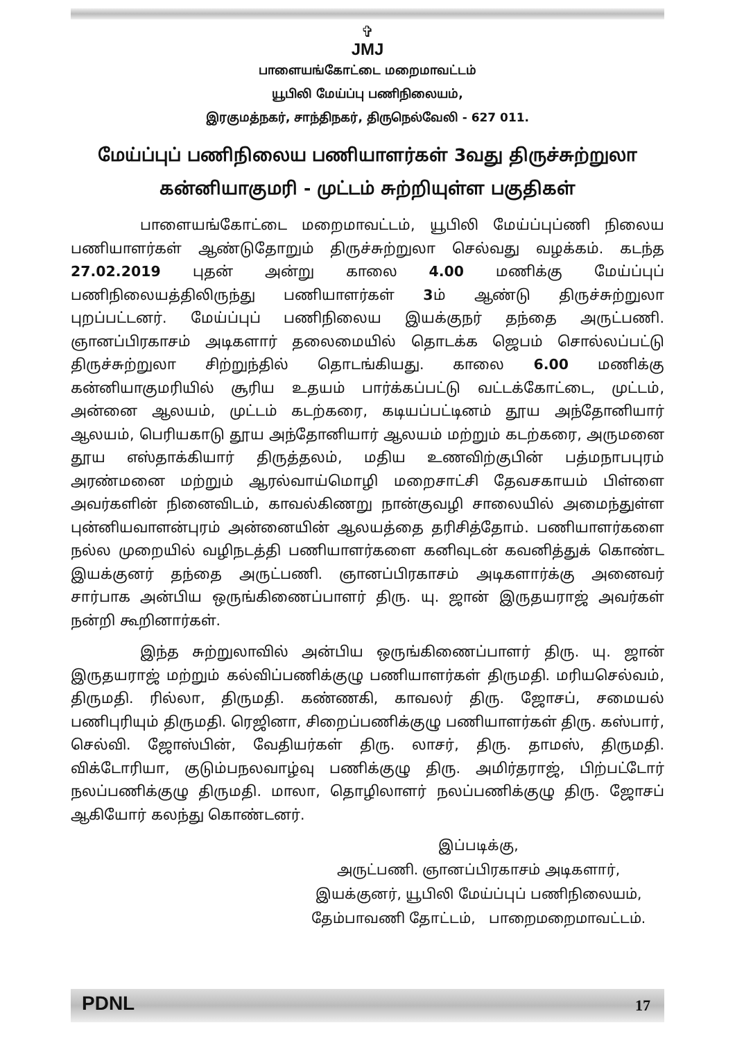✞
JMJ
பாளையங்கோட்டை மறைமாவட்டம்
யூபிலி மேய்ப்பு பணிநிலையம்,
இரகுமத்நகர், சாந்திநகர், திருநெல்வேலி - 627 011.
மேய்ப்புப் பணிநிலைய பணியாளர்கள் 3வது திருச்சுற்றுலா
கன்னியாகுமரி - முட்டம் சுற்றியுள்ள பகுதிகள்
பாளையங்கோட்டை மறைமாவட்டம், யூபிலி மேய்ப்புப்ணி நிலைய பணியாளர்கள் ஆண்டுதோறும் திருச்சுற்றுலா செல்வது வழக்கம். கடந்த 27.02.2019 புதன் அன்று காலை 4.00 மணிக்கு மேய்ப்புப் பணிநிலையத்திலிருந்து பணியாளர்கள் 3ம் ஆண்டு திருச்சுற்றுலா புறப்பட்டனர். மேய்ப்புப் பணிநிலைய இயக்குநர் தந்தை அருட்பணி. ஞானப்பிரகாசம் அடிகளார் தலைமையில் தொடக்க ஜெபம் சொல்லப்பட்டு திருச்சுற்றுலா சிற்றுந்தில் தொடங்கியது. காலை 6.00 மணிக்கு கன்னியாகுமரியில் சூரிய உதயம் பார்க்கப்பட்டு வட்டக்கோட்டை, முட்டம், அன்னை ஆலயம், முட்டம் கடற்கரை, கடியப்பட்டினம் தூய அந்தோனியார் ஆலயம், பெரியகாடு தூய அந்தோனியார் ஆலயம் மற்றும் கடற்கரை, அருமனை தூய எஸ்தாக்கியார் திருத்தலம், மதிய உணவிற்குபின் பத்மநாபபுரம் அரண்மனை மற்றும் ஆரல்வாய்மொழி மறைசாட்சி தேவசகாயம் பிள்ளை அவர்களின் நினைவிடம், காவல்கிணறு நான்குவழி சாலையில் அமைந்துள்ள புன்னியவாளன்புரம் அன்னையின் ஆலயத்தை தரிசித்தோம். பணியாளர்களை நல்ல முறையில் வழிநடத்தி பணியாளர்களை கனிவுடன் கவனித்துக் கொண்ட இயக்குனர் தந்தை அருட்பணி. ஞானப்பிரகாசம் அடிகளார்க்கு அனைவர் சார்பாக அன்பிய ஒருங்கிணைப்பாளர் திரு. யு. ஜான் இருதயராஜ் அவர்கள் நன்றி கூறினார்கள்.
இந்த சுற்றுலாவில் அன்பிய ஒருங்கிணைப்பாளர் திரு. யு. ஜான் இருதயராஜ் மற்றும் கல்விப்பணிக்குழு பணியாளர்கள் திருமதி. மரியசெல்வம், திருமதி. ரில்லா, திருமதி. கண்ணகி, காவலர் திரு. ஜோசப், சமையல் பணிபுரியும் திருமதி. ரெஜினா, சிறைப்பணிக்குழு பணியாளர்கள் திரு. கஸ்பார், செல்வி. ஜோஸ்பின், வேதியர்கள் திரு. லாசர், திரு. தாமஸ், திருமதி. விக்டோரியா, குடும்பநலவாழ்வு பணிக்குழு திரு. அமிர்தராஜ், பிற்பட்டோர் நலப்பணிக்குழு திருமதி. மாலா, தொழிலாளர் நலப்பணிக்குழு திரு. ஜோசப் ஆகியோர் கலந்து கொண்டனர்.
இப்படிக்கு,
அருட்பணி. ஞானப்பிரகாசம் அடிகளார்,
இயக்குனர், யூபிலி மேய்ப்புப் பணிநிலையம்,
தேம்பாவணி தோட்டம், பாறைமறைமாவட்டம்.
PDNL 17